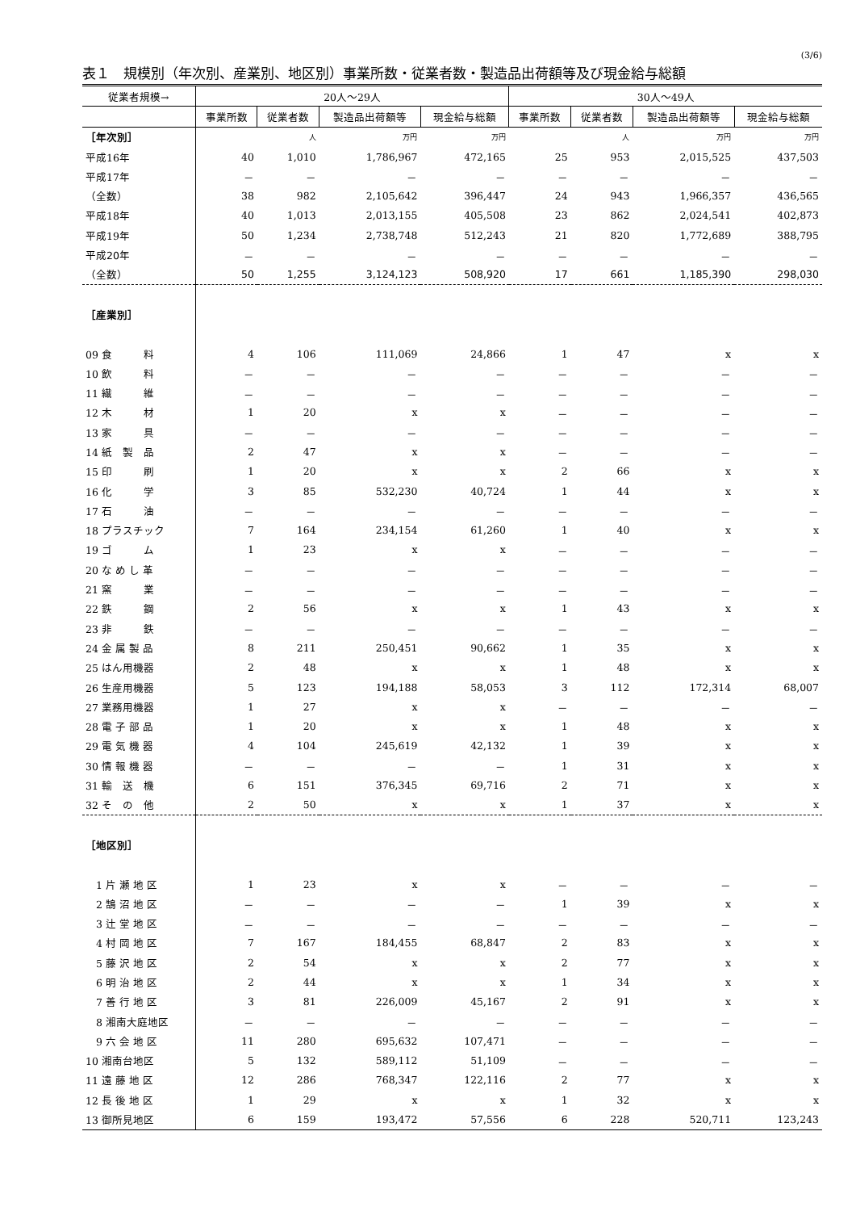(3/6)
表１　規模別（年次別、産業別、地区別）事業所数・従業者数・製造品出荷額等及び現金給与総額
| 従業者規模→ | 20人～29人 | | | | 30人～49人 | | | |
| --- | --- | --- | --- | --- | --- | --- | --- | --- |
| | 事業所数 | 従業者数 | 製造品出荷額等 | 現金給与総額 | 事業所数 | 従業者数 | 製造品出荷額等 | 現金給与総額 |
| ［年次別］ | | 人 | 万円 | 万円 | | 人 | 万円 | 万円 |
| 平成16年 | 40 | 1,010 | 1,786,967 | 472,165 | 25 | 953 | 2,015,525 | 437,503 |
| 平成17年 | － | － | － | － | － | － | － | － |
| （全数） | 38 | 982 | 2,105,642 | 396,447 | 24 | 943 | 1,966,357 | 436,565 |
| 平成18年 | 40 | 1,013 | 2,013,155 | 405,508 | 23 | 862 | 2,024,541 | 402,873 |
| 平成19年 | 50 | 1,234 | 2,738,748 | 512,243 | 21 | 820 | 1,772,689 | 388,795 |
| 平成20年 | － | － | － | － | － | － | － | － |
| （全数） | 50 | 1,255 | 3,124,123 | 508,920 | 17 | 661 | 1,185,390 | 298,030 |
| ［産業別］ | | | | | | | | |
| 09 食 料 | 4 | 106 | 111,069 | 24,866 | 1 | 47 | x | x |
| 10 飲 料 | － | － | － | － | － | － | － | － |
| 11 繊 維 | － | － | － | － | － | － | － | － |
| 12 木 材 | 1 | 20 | x | x | － | － | － | － |
| 13 家 具 | － | － | － | － | － | － | － | － |
| 14 紙 製 品 | 2 | 47 | x | x | － | － | － | － |
| 15 印 刷 | 1 | 20 | x | x | 2 | 66 | x | x |
| 16 化 学 | 3 | 85 | 532,230 | 40,724 | 1 | 44 | x | x |
| 17 石 油 | － | － | － | － | － | － | － | － |
| 18 プラスチック | 7 | 164 | 234,154 | 61,260 | 1 | 40 | x | x |
| 19 ゴ ム | 1 | 23 | x | x | － | － | － | － |
| 20 な め し 革 | － | － | － | － | － | － | － | － |
| 21 窯 業 | － | － | － | － | － | － | － | － |
| 22 鉄 鋼 | 2 | 56 | x | x | 1 | 43 | x | x |
| 23 非 鉄 | － | － | － | － | － | － | － | － |
| 24 金 属 製 品 | 8 | 211 | 250,451 | 90,662 | 1 | 35 | x | x |
| 25 はん用機器 | 2 | 48 | x | x | 1 | 48 | x | x |
| 26 生産用機器 | 5 | 123 | 194,188 | 58,053 | 3 | 112 | 172,314 | 68,007 |
| 27 業務用機器 | 1 | 27 | x | x | － | － | － | － |
| 28 電 子 部 品 | 1 | 20 | x | x | 1 | 48 | x | x |
| 29 電 気 機 器 | 4 | 104 | 245,619 | 42,132 | 1 | 39 | x | x |
| 30 情 報 機 器 | － | － | － | － | 1 | 31 | x | x |
| 31 輸 送 機 | 6 | 151 | 376,345 | 69,716 | 2 | 71 | x | x |
| 32 そ の 他 | 2 | 50 | x | x | 1 | 37 | x | x |
| ［地区別］ | | | | | | | | |
| 1 片 瀬 地 区 | 1 | 23 | x | x | － | － | － | － |
| 2 鵠 沼 地 区 | － | － | － | － | 1 | 39 | x | x |
| 3 辻 堂 地 区 | － | － | － | － | － | － | － | － |
| 4 村 岡 地 区 | 7 | 167 | 184,455 | 68,847 | 2 | 83 | x | x |
| 5 藤 沢 地 区 | 2 | 54 | x | x | 2 | 77 | x | x |
| 6 明 治 地 区 | 2 | 44 | x | x | 1 | 34 | x | x |
| 7 善 行 地 区 | 3 | 81 | 226,009 | 45,167 | 2 | 91 | x | x |
| 8 湘南大庭地区 | － | － | － | － | － | － | － | － |
| 9 六 会 地 区 | 11 | 280 | 695,632 | 107,471 | － | － | － | － |
| 10 湘南台地区 | 5 | 132 | 589,112 | 51,109 | － | － | － | － |
| 11 遠 藤 地 区 | 12 | 286 | 768,347 | 122,116 | 2 | 77 | x | x |
| 12 長 後 地 区 | 1 | 29 | x | x | 1 | 32 | x | x |
| 13 御所見地区 | 6 | 159 | 193,472 | 57,556 | 6 | 228 | 520,711 | 123,243 |